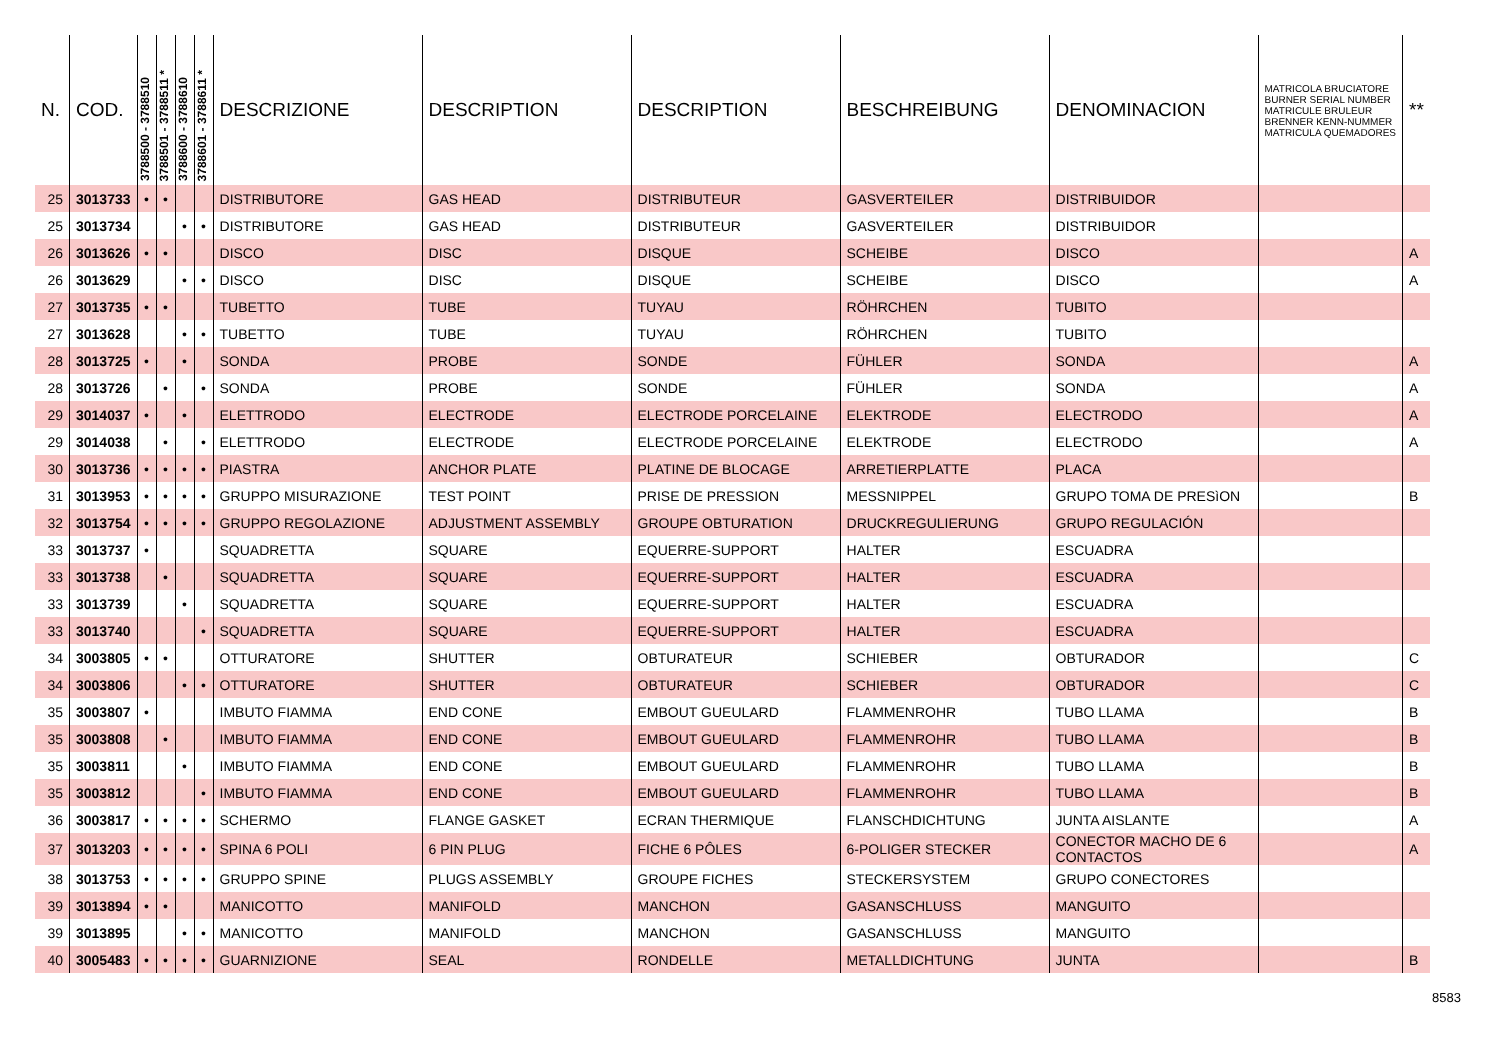| N. | COD. | 3788500 - 3788510 | 3788501 - 3788511 * | 3788600 - 3788610 | 3788601 - 3788611 * | DESCRIZIONE | DESCRIPTION | DESCRIPTION | BESCHREIBUNG | DENOMINACION | MATRICOLA BRUCIATORE BURNER SERIAL NUMBER MATRICULE BRULEUR BRENNER KENN-NUMMER MATRICULA QUEMADORES | ** |
| --- | --- | --- | --- | --- | --- | --- | --- | --- | --- | --- | --- | --- |
| 25 | 3013733 | • | • | | | DISTRIBUTORE | GAS HEAD | DISTRIBUTEUR | GASVERTEILER | DISTRIBUIDOR | | |
| 25 | 3013734 | | | • | • | DISTRIBUTORE | GAS HEAD | DISTRIBUTEUR | GASVERTEILER | DISTRIBUIDOR | | |
| 26 | 3013626 | • | • | | | DISCO | DISC | DISQUE | SCHEIBE | DISCO | | A |
| 26 | 3013629 | | | • | • | DISCO | DISC | DISQUE | SCHEIBE | DISCO | | A |
| 27 | 3013735 | • | • | | | TUBETTO | TUBE | TUYAU | RÖHRCHEN | TUBITO | | |
| 27 | 3013628 | | | • | • | TUBETTO | TUBE | TUYAU | RÖHRCHEN | TUBITO | | |
| 28 | 3013725 | • | | • | | SONDA | PROBE | SONDE | FÜHLER | SONDA | | A |
| 28 | 3013726 | | • | | • | SONDA | PROBE | SONDE | FÜHLER | SONDA | | A |
| 29 | 3014037 | • | | • | | ELETTRODO | ELECTRODE | ELECTRODE PORCELAINE | ELEKTRODE | ELECTRODO | | A |
| 29 | 3014038 | | • | | • | ELETTRODO | ELECTRODE | ELECTRODE PORCELAINE | ELEKTRODE | ELECTRODO | | A |
| 30 | 3013736 | • | • | • | • | PIASTRA | ANCHOR PLATE | PLATINE DE BLOCAGE | ARRETIERPLATTE | PLACA | | |
| 31 | 3013953 | • | • | • | • | GRUPPO MISURAZIONE | TEST POINT | PRISE DE PRESSION | MESSNIPPEL | GRUPO TOMA DE PRESìON | | B |
| 32 | 3013754 | • | • | • | • | GRUPPO REGOLAZIONE | ADJUSTMENT ASSEMBLY | GROUPE OBTURATION | DRUCKREGULIERUNG | GRUPO REGULACIÓN | | |
| 33 | 3013737 | • | | | | SQUADRETTA | SQUARE | EQUERRE-SUPPORT | HALTER | ESCUADRA | | |
| 33 | 3013738 | | • | | | SQUADRETTA | SQUARE | EQUERRE-SUPPORT | HALTER | ESCUADRA | | |
| 33 | 3013739 | | | • | | SQUADRETTA | SQUARE | EQUERRE-SUPPORT | HALTER | ESCUADRA | | |
| 33 | 3013740 | | | | • | SQUADRETTA | SQUARE | EQUERRE-SUPPORT | HALTER | ESCUADRA | | |
| 34 | 3003805 | • | • | | | OTTURATORE | SHUTTER | OBTURATEUR | SCHIEBER | OBTURADOR | | C |
| 34 | 3003806 | | | • | • | OTTURATORE | SHUTTER | OBTURATEUR | SCHIEBER | OBTURADOR | | C |
| 35 | 3003807 | • | | | | IMBUTO FIAMMA | END CONE | EMBOUT GUEULARD | FLAMMENROHR | TUBO LLAMA | | B |
| 35 | 3003808 | | • | | | IMBUTO FIAMMA | END CONE | EMBOUT GUEULARD | FLAMMENROHR | TUBO LLAMA | | B |
| 35 | 3003811 | | | • | | IMBUTO FIAMMA | END CONE | EMBOUT GUEULARD | FLAMMENROHR | TUBO LLAMA | | B |
| 35 | 3003812 | | | | • | IMBUTO FIAMMA | END CONE | EMBOUT GUEULARD | FLAMMENROHR | TUBO LLAMA | | B |
| 36 | 3003817 | • | • | • | • | SCHERMO | FLANGE GASKET | ECRAN THERMIQUE | FLANSCHDICHTUNG | JUNTA AISLANTE | | A |
| 37 | 3013203 | • | • | • | • | SPINA 6 POLI | 6 PIN PLUG | FICHE 6 PÔLES | 6-POLIGER STECKER | CONECTOR MACHO DE 6 CONTACTOS | | A |
| 38 | 3013753 | • | • | • | • | GRUPPO SPINE | PLUGS ASSEMBLY | GROUPE FICHES | STECKERSYSTEM | GRUPO CONECTORES | | |
| 39 | 3013894 | • | • | | | MANICOTTO | MANIFOLD | MANCHON | GASANSCHLUSS | MANGUITO | | |
| 39 | 3013895 | | | • | • | MANICOTTO | MANIFOLD | MANCHON | GASANSCHLUSS | MANGUITO | | |
| 40 | 3005483 | • | • | • | • | GUARNIZIONE | SEAL | RONDELLE | METALLDICHTUNG | JUNTA | | B |
8583